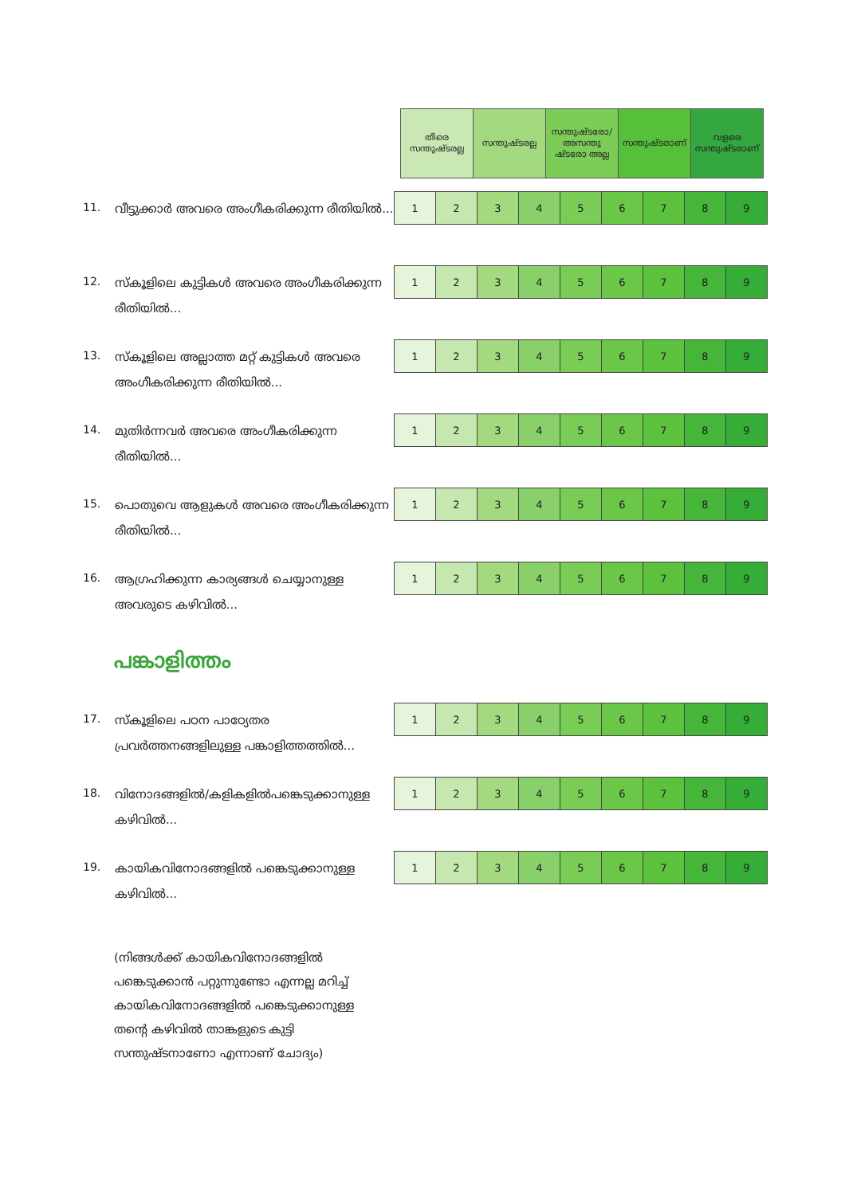| തീരെ സന്തുഷ്ടരല്ല | സന്തുഷ്ടരല്ല | സന്തുഷ്ടരോ/ അസന്തു ഷ്ടരോ അല്ല | സന്തുഷ്ടരാണ് | വളരെ സന്തുഷ്ടരാണ് |
11.
വീട്ടുക്കാർ അവരെ അംഗീകരിക്കുന്ന രീതിയിൽ...
| 1 | 2 | 3 | 4 | 5 | 6 | 7 | 8 | 9 |
12.
സ്കൂളിലെ കുട്ടികൾ അവരെ അംഗീകരിക്കുന്ന രീതിയിൽ...
| 1 | 2 | 3 | 4 | 5 | 6 | 7 | 8 | 9 |
13.
സ്കൂളിലെ അല്ലാത്ത മറ്റ് കുട്ടികൾ അവരെ അംഗീകരിക്കുന്ന രീതിയിൽ...
| 1 | 2 | 3 | 4 | 5 | 6 | 7 | 8 | 9 |
14.
മുതിർന്നവർ അവരെ അംഗീകരിക്കുന്ന രീതിയിൽ...
| 1 | 2 | 3 | 4 | 5 | 6 | 7 | 8 | 9 |
15.
പൊതുവെ ആളുകൾ അവരെ അംഗീകരിക്കുന്ന രീതിയിൽ...
| 1 | 2 | 3 | 4 | 5 | 6 | 7 | 8 | 9 |
16.
ആഗ്രഹിക്കുന്ന കാര്യങ്ങൾ ചെയ്യാനുള്ള അവരുടെ കഴിവിൽ...
| 1 | 2 | 3 | 4 | 5 | 6 | 7 | 8 | 9 |
പങ്കാളിത്തം
17.
സ്കൂളിലെ പഠന പാഠ്യേതര പ്രവർത്തനങ്ങളിലുള്ള പങ്കാളിത്തത്തിൽ...
| 1 | 2 | 3 | 4 | 5 | 6 | 7 | 8 | 9 |
18.
വിനോദങ്ങളിൽ/കളികളിൽപങ്കെടുക്കാനുള്ള കഴിവിൽ...
| 1 | 2 | 3 | 4 | 5 | 6 | 7 | 8 | 9 |
19.
കായികവിനോദങ്ങളിൽ പങ്കെടുക്കാനുള്ള കഴിവിൽ...
| 1 | 2 | 3 | 4 | 5 | 6 | 7 | 8 | 9 |
(നിങ്ങൾക്ക് കായികവിനോദങ്ങളിൽ പങ്കെടുക്കാൻ പറ്റുന്നുണ്ടോ എന്നല്ല മറിച്ച് കായികവിനോദങ്ങളിൽ പങ്കെടുക്കാനുള്ള തന്റെ കഴിവിൽ താങ്കളുടെ കുട്ടി സന്തുഷ്ടനാണോ എന്നാണ് ചോദ്യം)